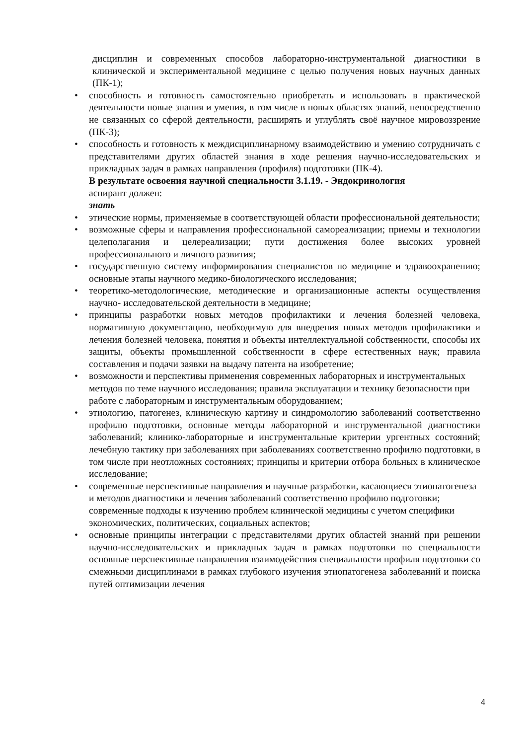дисциплин и современных способов лабораторно-инструментальной диагностики в клинической и экспериментальной медицине с целью получения новых научных данных (ПК-1);
• способность и готовность самостоятельно приобретать и использовать в практической деятельности новые знания и умения, в том числе в новых областях знаний, непосредственно не связанных со сферой деятельности, расширять и углублять своё научное мировоззрение (ПК-3);
• способность и готовность к междисциплинарному взаимодействию и умению сотрудничать с представителями других областей знания в ходе решения научно-исследовательских и прикладных задач в рамках направления (профиля) подготовки (ПК-4).
В результате освоения научной специальности 3.1.19. - Эндокринология
аспирант должен:
знать
• этические нормы, применяемые в соответствующей области профессиональной деятельности;
• возможные сферы и направления профессиональной самореализации; приемы и технологии целеполагания и целереализации; пути достижения более высоких уровней профессионального и личного развития;
• государственную систему информирования специалистов по медицине и здравоохранению; основные этапы научного медико-биологического исследования;
• теоретико-методологические, методические и организационные аспекты осуществления научно- исследовательской деятельности в медицине;
• принципы разработки новых методов профилактики и лечения болезней человека, нормативную документацию, необходимую для внедрения новых методов профилактики и лечения болезней человека, понятия и объекты интеллектуальной собственности, способы их защиты, объекты промышленной собственности в сфере естественных наук; правила составления и подачи заявки на выдачу патента на изобретение;
• возможности и перспективы применения современных лабораторных и инструментальных методов по теме научного исследования; правила эксплуатации и технику безопасности при работе с лабораторным и инструментальным оборудованием;
• этиологию, патогенез, клиническую картину и синдромологию заболеваний соответственно профилю подготовки, основные методы лабораторной и инструментальной диагностики заболеваний; клинико-лабораторные и инструментальные критерии ургентных состояний; лечебную тактику при заболеваниях при заболеваниях соответственно профилю подготовки, в том числе при неотложных состояниях; принципы и критерии отбора больных в клиническое исследование;
• современные перспективные направления и научные разработки, касающиеся этиопатогенеза и методов диагностики и лечения заболеваний соответственно профилю подготовки; современные подходы к изучению проблем клинической медицины с учетом специфики экономических, политических, социальных аспектов;
• основные принципы интеграции с представителями других областей знаний при решении научно-исследовательских и прикладных задач в рамках подготовки по специальности основные перспективные направления взаимодействия специальности профиля подготовки со смежными дисциплинами в рамках глубокого изучения этиопатогенеза заболеваний и поиска путей оптимизации лечения
4